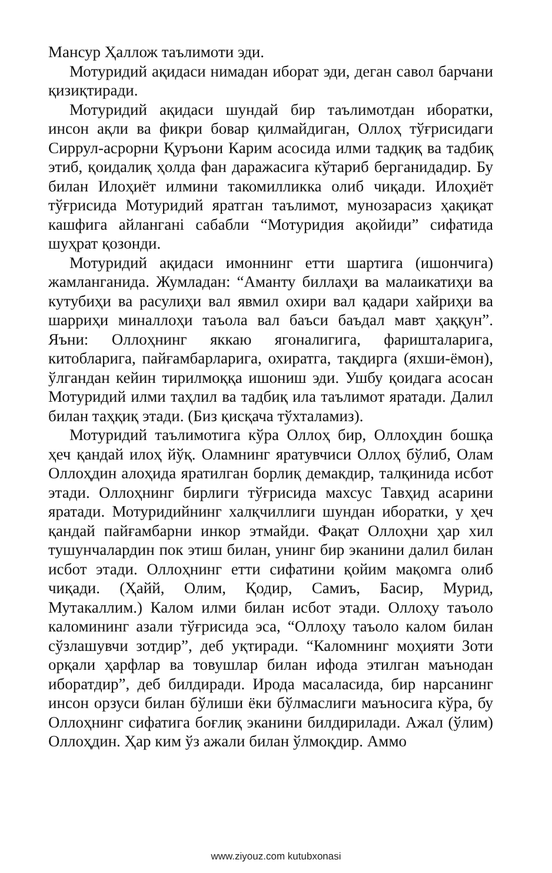Мансур Ҳаллож таълимоти эди.
Мотуридий ақидаси нимадан иборат эди, деган савол барчани қизиқтиради.
Мотуридий ақидаси шундай бир таълимотдан иборатки, инсон ақли ва фикри бовар қилмайдиган, Оллоҳ тўғрисидаги Сиррул-асрорни Қуръони Карим асосида илми тадқиқ ва тадбиқ этиб, қоидалиқ ҳолда фан даражасига кўтариб берганидадир. Бу билан Илоҳиёт илмини такомилликка олиб чиқади. Илоҳиёт тўғрисида Мотуридий яратган таълимот, мунозарасиз ҳақиқат кашфига айланганi сабабли “Мотуридия ақойиди” сифатида шуҳрат қозонди.
Мотуридий ақидаси имоннинг етти шартига (ишончига) жамланганида. Жумладан: “Аманту биллаҳи ва малаикатиҳи ва кутубиҳи ва расулиҳи вал явмил охири вал қадари хайриҳи ва шарриҳи миналлоҳи таъола вал баъси баъдал мавт ҳаққун”. Яъни: Оллоҳнинг яккаю ягоналигига, фаришталарига, китобларига, пайғамбарларига, охиратга, тақдирга (яхши-ёмон), ўлгандан кейин тирилмоққа ишониш эди. Ушбу қоидага асосан Мотуридий илми таҳлил ва тадбиқ ила таълимот яратади. Далил билан таҳқиқ этади. (Биз қисқача тўхталамиз).
Мотуридий таълимотига кўра Оллоҳ бир, Оллоҳдин бошқа ҳеч қандай илоҳ йўқ. Оламнинг яратувчиси Оллоҳ бўлиб, Олам Оллоҳдин алоҳида яратилган борлиқ демакдир, талқинида исбот этади. Оллоҳнинг бирлиги тўғрисида махсус Тавҳид асарини яратади. Мотуридийнинг халқчиллиги шундан иборатки, у ҳеч қандай пайғамбарни инкор этмайди. Фақат Оллоҳни ҳар хил тушунчалардин пок этиш билан, унинг бир эканини далил билан исбот этади. Оллоҳнинг етти сифатини қойим мақомга олиб чиқади. (Ҳайй, Олим, Қодир, Самиъ, Басир, Мурид, Мутакаллим.) Калом илми билан исбот этади. Оллоҳу таъоло каломининг азали тўғрисида эса, “Оллоҳу таъоло калом билан сўзлашувчи зотдир”, деб уқтиради. “Каломнинг моҳияти Зоти орқали ҳарфлар ва товушлар билан ифода этилган маънодан иборатдир”, деб билдиради. Ирода масаласида, бир нарсанинг инсон орзуси билан бўлиши ёки бўлмаслиги маъносига кўра, бу Оллоҳнинг сифатига боғлиқ эканини билдирилади. Ажал (ўлим) Оллоҳдин. Ҳар ким ўз ажали билан ўлмоқдир. Аммо
www.ziyouz.com kutubxonasi